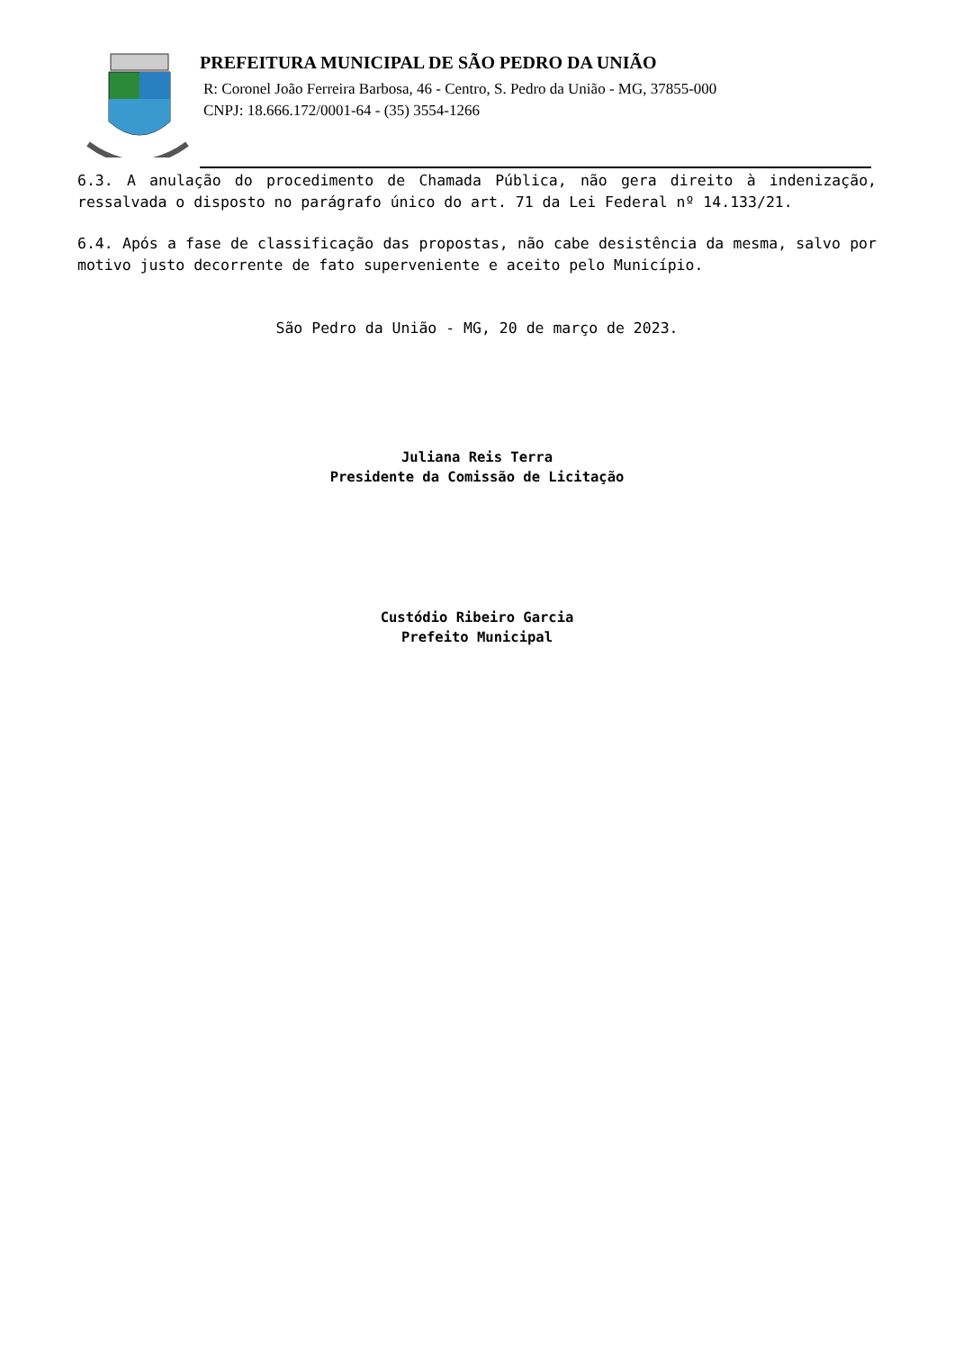PREFEITURA MUNICIPAL DE SÃO PEDRO DA UNIÃO
R: Coronel João Ferreira Barbosa, 46 - Centro, S. Pedro da União - MG, 37855-000
CNPJ: 18.666.172/0001-64 - (35) 3554-1266
6.3. A anulação do procedimento de Chamada Pública, não gera direito à indenização, ressalvada o disposto no parágrafo único do art. 71 da Lei Federal nº 14.133/21.
6.4. Após a fase de classificação das propostas, não cabe desistência da mesma, salvo por motivo justo decorrente de fato superveniente e aceito pelo Município.
São Pedro da União - MG, 20 de março de 2023.
Juliana Reis Terra
Presidente da Comissão de Licitação
Custódio Ribeiro Garcia
Prefeito Municipal